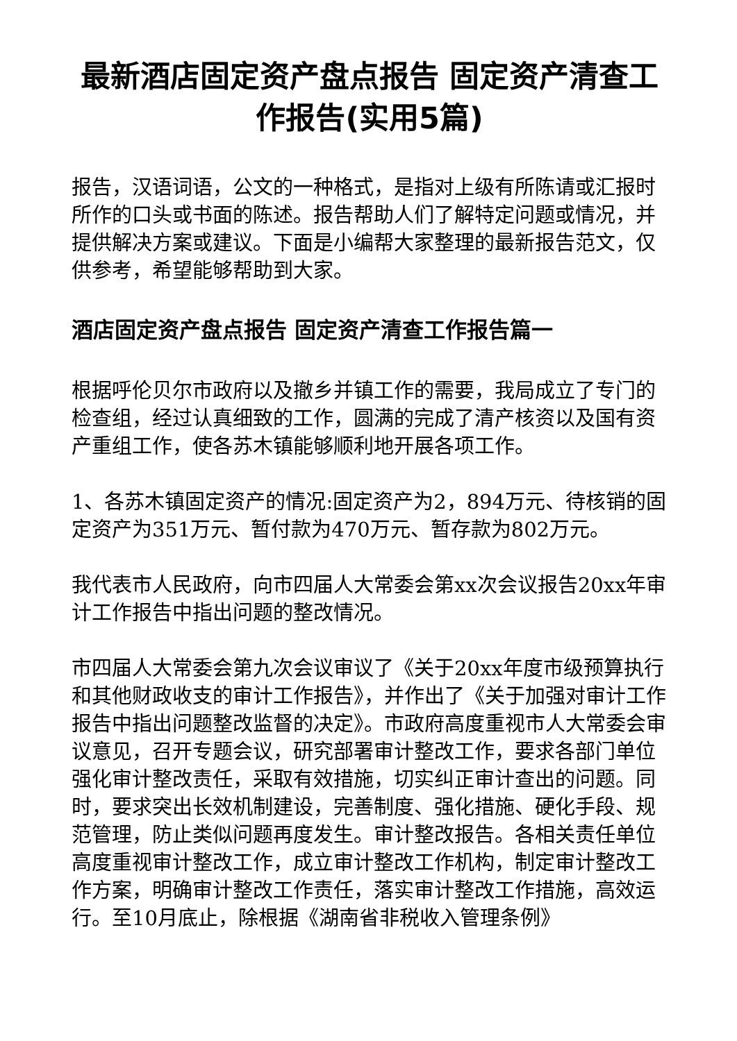最新酒店固定资产盘点报告 固定资产清查工作报告(实用5篇)
报告，汉语词语，公文的一种格式，是指对上级有所陈请或汇报时所作的口头或书面的陈述。报告帮助人们了解特定问题或情况，并提供解决方案或建议。下面是小编帮大家整理的最新报告范文，仅供参考，希望能够帮助到大家。
酒店固定资产盘点报告 固定资产清查工作报告篇一
根据呼伦贝尔市政府以及撤乡并镇工作的需要，我局成立了专门的检查组，经过认真细致的工作，圆满的完成了清产核资以及国有资产重组工作，使各苏木镇能够顺利地开展各项工作。
1、各苏木镇固定资产的情况:固定资产为2，894万元、待核销的固定资产为351万元、暂付款为470万元、暂存款为802万元。
我代表市人民政府，向市四届人大常委会第xx次会议报告20xx年审计工作报告中指出问题的整改情况。
市四届人大常委会第九次会议审议了《关于20xx年度市级预算执行和其他财政收支的审计工作报告》，并作出了《关于加强对审计工作报告中指出问题整改监督的决定》。市政府高度重视市人大常委会审议意见，召开专题会议，研究部署审计整改工作，要求各部门单位强化审计整改责任，采取有效措施，切实纠正审计查出的问题。同时，要求突出长效机制建设，完善制度、强化措施、硬化手段、规范管理，防止类似问题再度发生。审计整改报告。各相关责任单位高度重视审计整改工作，成立审计整改工作机构，制定审计整改工作方案，明确审计整改工作责任，落实审计整改工作措施，高效运行。至10月底止，除根据《湖南省非税收入管理条例》